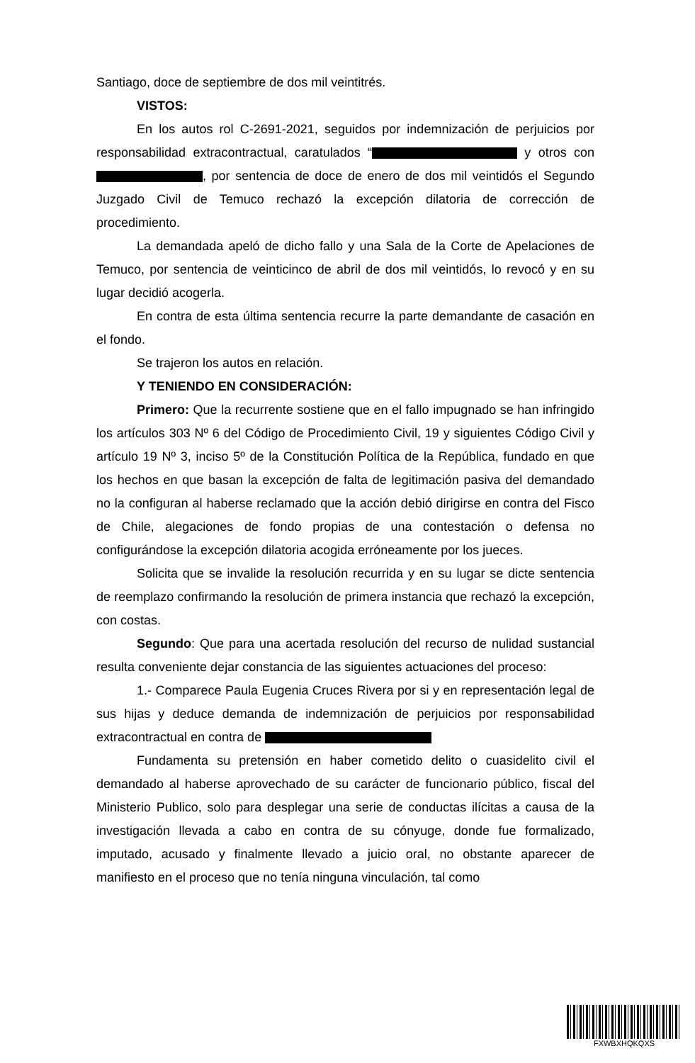Santiago, doce de septiembre de dos mil veintitrés.
VISTOS:
En los autos rol C-2691-2021, seguidos por indemnización de perjuicios por responsabilidad extracontractual, caratulados “ y otros con , por sentencia de doce de enero de dos mil veintidós el Segundo Juzgado Civil de Temuco rechazó la excepción dilatoria de corrección de procedimiento.
La demandada apeló de dicho fallo y una Sala de la Corte de Apelaciones de Temuco, por sentencia de veinticinco de abril de dos mil veintidós, lo revocó y en su lugar decidió acogerla.
En contra de esta última sentencia recurre la parte demandante de casación en el fondo.
Se trajeron los autos en relación.
Y TENIENDO EN CONSIDERACIÓN:
Primero: Que la recurrente sostiene que en el fallo impugnado se han infringido los artículos 303 Nº 6 del Código de Procedimiento Civil, 19 y siguientes Código Civil y artículo 19 Nº 3, inciso 5º de la Constitución Política de la República, fundado en que los hechos en que basan la excepción de falta de legitimación pasiva del demandado no la configuran al haberse reclamado que la acción debió dirigirse en contra del Fisco de Chile, alegaciones de fondo propias de una contestación o defensa no configurándose la excepción dilatoria acogida erróneamente por los jueces.
Solicita que se invalide la resolución recurrida y en su lugar se dicte sentencia de reemplazo confirmando la resolución de primera instancia que rechazó la excepción, con costas.
Segundo: Que para una acertada resolución del recurso de nulidad sustancial resulta conveniente dejar constancia de las siguientes actuaciones del proceso:
1.- Comparece Paula Eugenia Cruces Rivera por si y en representación legal de sus hijas y deduce demanda de indemnización de perjuicios por responsabilidad extracontractual en contra de
Fundamenta su pretensión en haber cometido delito o cuasidelito civil el demandado al haberse aprovechado de su carácter de funcionario público, fiscal del Ministerio Publico, solo para desplegar una serie de conductas ilícitas a causa de la investigación llevada a cabo en contra de su cónyuge, donde fue formalizado, imputado, acusado y finalmente llevado a juicio oral, no obstante aparecer de manifiesto en el proceso que no tenía ninguna vinculación, tal como
FXWBXHQKQXS